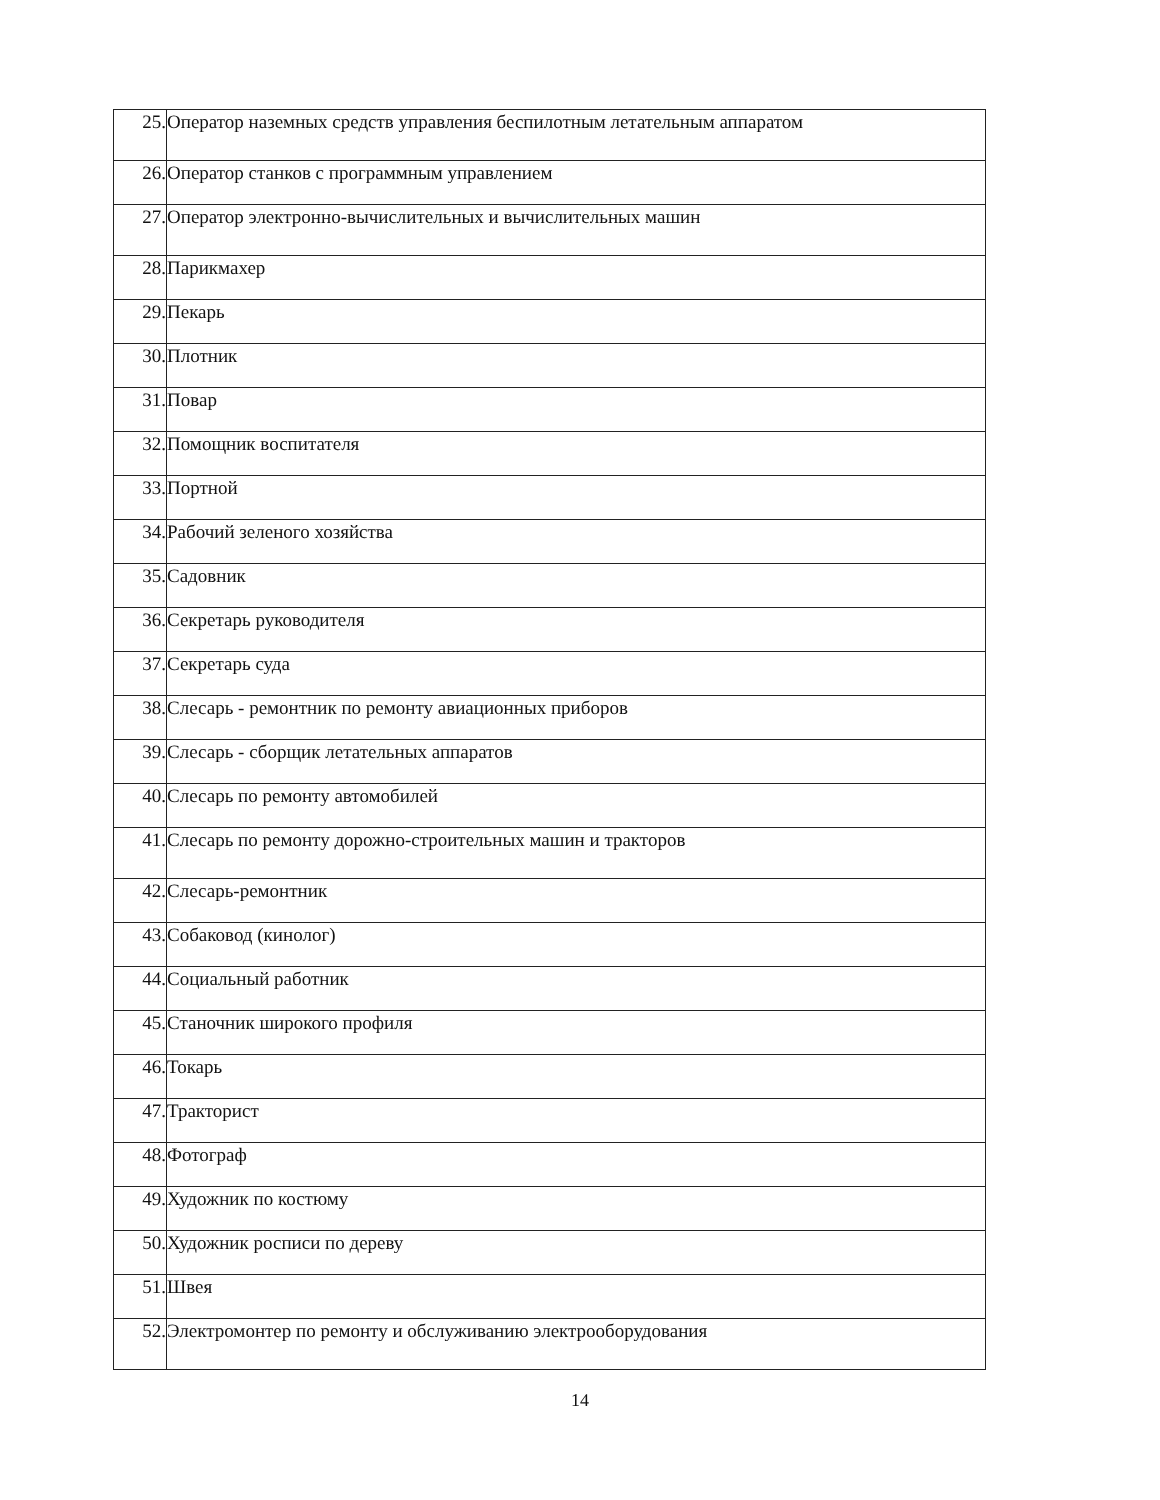| 25. | Оператор наземных средств управления беспилотным летательным аппаратом |
| 26. | Оператор станков с программным управлением |
| 27. | Оператор электронно-вычислительных и вычислительных машин |
| 28. | Парикмахер |
| 29. | Пекарь |
| 30. | Плотник |
| 31. | Повар |
| 32. | Помощник воспитателя |
| 33. | Портной |
| 34. | Рабочий зеленого хозяйства |
| 35. | Садовник |
| 36. | Секретарь руководителя |
| 37. | Секретарь суда |
| 38. | Слесарь - ремонтник по ремонту авиационных приборов |
| 39. | Слесарь - сборщик летательных аппаратов |
| 40. | Слесарь по ремонту автомобилей |
| 41. | Слесарь по ремонту дорожно-строительных машин и тракторов |
| 42. | Слесарь-ремонтник |
| 43. | Собаковод (кинолог) |
| 44. | Социальный работник |
| 45. | Станочник широкого профиля |
| 46. | Токарь |
| 47. | Тракторист |
| 48. | Фотограф |
| 49. | Художник по костюму |
| 50. | Художник росписи по дереву |
| 51. | Швея |
| 52. | Электромонтер по ремонту и обслуживанию электрооборудования |
14